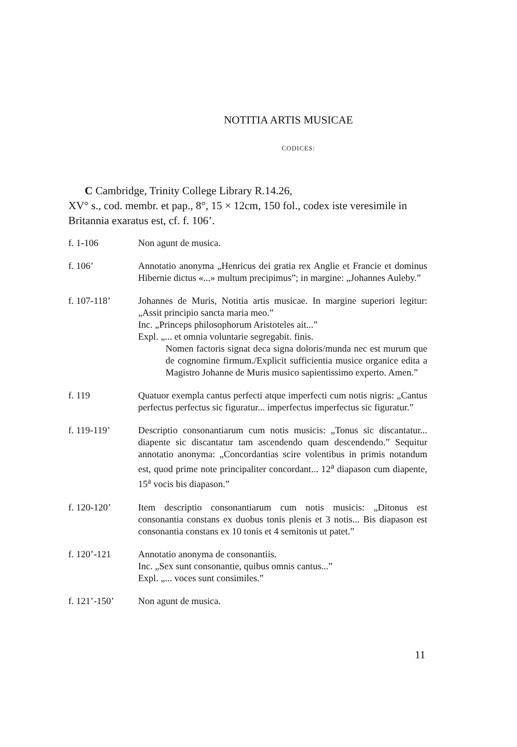NOTITIA ARTIS MUSICAE
CODICES:
C Cambridge, Trinity College Library R.14.26,
XV° s., cod. membr. et pap., 8°, 15 × 12cm, 150 fol., codex iste veresimile in Britannia exaratus est, cf. f. 106’.
f. 1-106 Non agunt de musica.
f. 106’ Annotatio anonyma „Henricus dei gratia rex Anglie et Francie et dominus Hibernie dictus «...» multum precipimus”; in margine: „Johannes Auleby.”
f. 107-118’ Johannes de Muris, Notitia artis musicae. In margine superiori legitur: „Assit principio sancta maria meo.”
Inc. „Princeps philosophorum Aristoteles ait...”
Expl. „... et omnia voluntarie segregabit. finis.
Nomen factoris signat deca signa doloris/munda nec est murum que de cognomine firmum./Explicit sufficientia musice organice edita a Magistro Johanne de Muris musico sapientissimo experto. Amen.”
f. 119 Quatuor exempla cantus perfecti atque imperfecti cum notis nigris: „Cantus perfectus perfectus sic figuratur... imperfectus imperfectus sic figuratur.”
f. 119-119’ Descriptio consonantiarum cum notis musicis: „Tonus sic discantatur... diapente sic discantatur tam ascendendo quam descendendo.” Sequitur annotatio anonyma: „Concordantias scire volentibus in primis notandum est, quod prime note principaliter concordant... 12<sup>a</sup> diapason cum diapente, 15<sup>a</sup> vocis bis diapason.”
f. 120-120’ Item descriptio consonantiarum cum notis musicis: „Ditonus est consonantia constans ex duobus tonis plenis et 3 notis... Bis diapason est consonantia constans ex 10 tonis et 4 semitonis ut patet.”
f. 120’-121 Annotatio anonyma de consonantiis.
Inc. „Sex sunt consonantie, quibus omnis cantus...”
Expl. „... voces sunt consimiles.”
f. 121’-150’ Non agunt de musica.
11